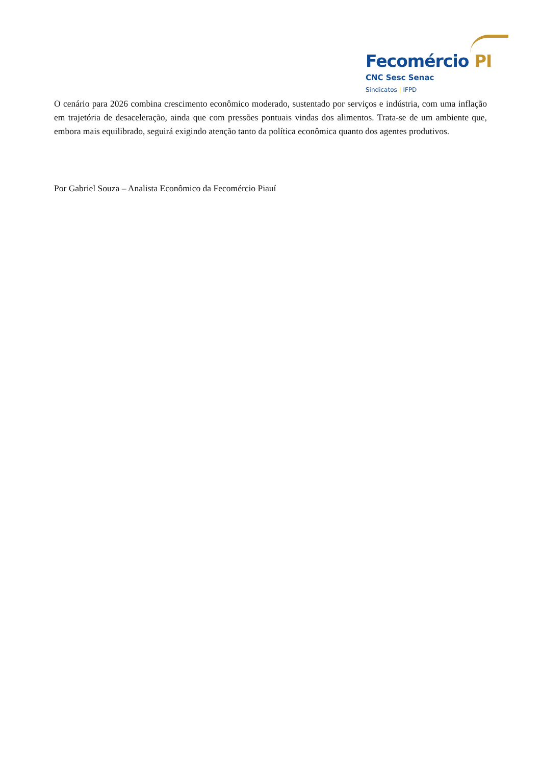Fecomércio PI
CNC Sesc Senac
Sindicatos | IFPD
O cenário para 2026 combina crescimento econômico moderado, sustentado por serviços e indústria, com uma inflação em trajetória de desaceleração, ainda que com pressões pontuais vindas dos alimentos. Trata-se de um ambiente que, embora mais equilibrado, seguirá exigindo atenção tanto da política econômica quanto dos agentes produtivos.
Por Gabriel Souza – Analista Econômico da Fecomércio Piauí